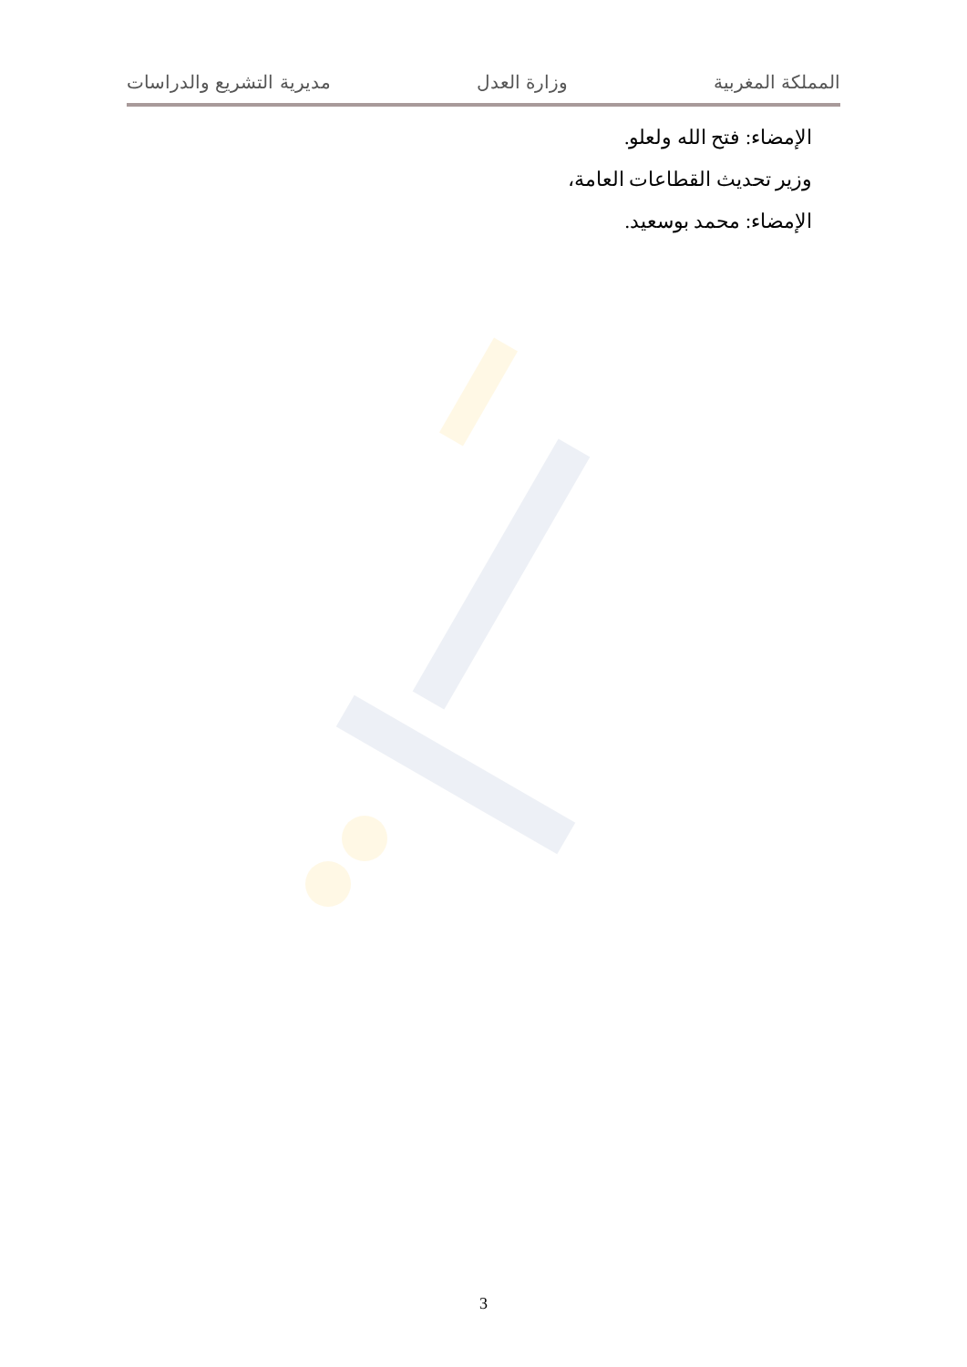المملكة المغربية وزارة العدل مديرية التشريع والدراسات
الإمضاء: فتح الله ولعلو.
وزير تحديث القطاعات العامة،
الإمضاء: محمد بوسعيد.
3